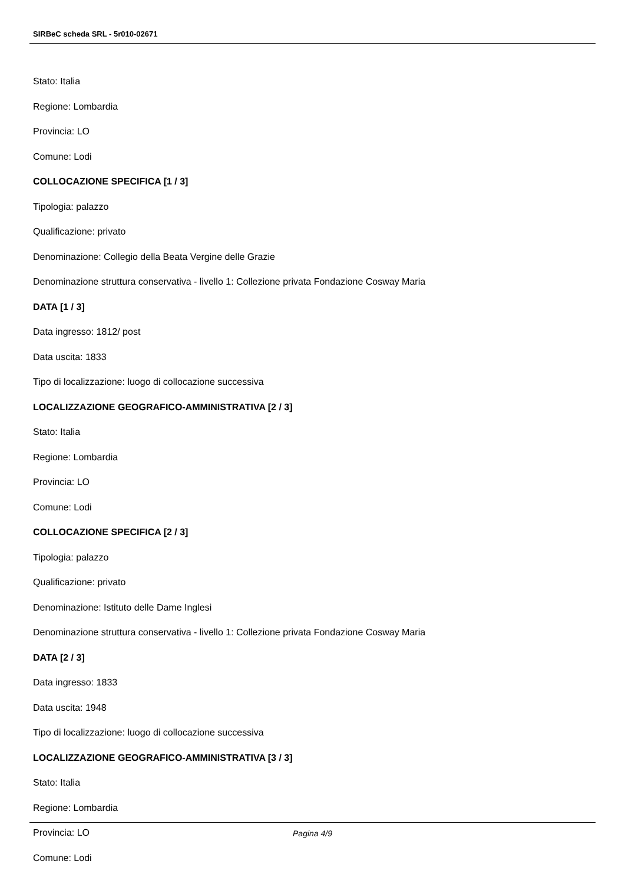SIRBeC scheda SRL - 5r010-02671
Stato: Italia
Regione: Lombardia
Provincia: LO
Comune: Lodi
COLLOCAZIONE SPECIFICA [1 / 3]
Tipologia: palazzo
Qualificazione: privato
Denominazione: Collegio della Beata Vergine delle Grazie
Denominazione struttura conservativa - livello 1: Collezione privata Fondazione Cosway Maria
DATA [1 / 3]
Data ingresso: 1812/ post
Data uscita: 1833
Tipo di localizzazione: luogo di collocazione successiva
LOCALIZZAZIONE GEOGRAFICO-AMMINISTRATIVA [2 / 3]
Stato: Italia
Regione: Lombardia
Provincia: LO
Comune: Lodi
COLLOCAZIONE SPECIFICA [2 / 3]
Tipologia: palazzo
Qualificazione: privato
Denominazione: Istituto delle Dame Inglesi
Denominazione struttura conservativa - livello 1: Collezione privata Fondazione Cosway Maria
DATA [2 / 3]
Data ingresso: 1833
Data uscita: 1948
Tipo di localizzazione: luogo di collocazione successiva
LOCALIZZAZIONE GEOGRAFICO-AMMINISTRATIVA [3 / 3]
Stato: Italia
Regione: Lombardia
Provincia: LO
Comune: Lodi
Pagina 4/9